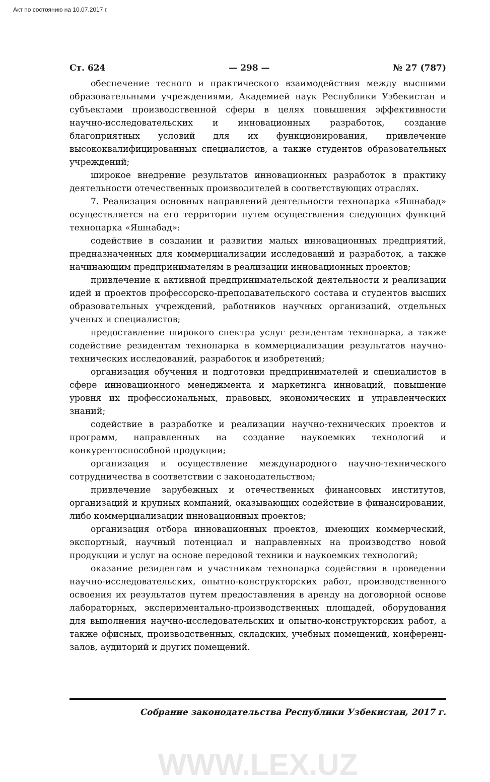Акт по состоянию на 10.07.2017 г.
Ст. 624 — 298 — № 27 (787)
обеспечение тесного и практического взаимодействия между высшими образовательными учреждениями, Академией наук Республики Узбекистан и субъектами производственной сферы в целях повышения эффективности научно-исследовательских и инновационных разработок, создание благоприятных условий для их функционирования, привлечение высококвалифицированных специалистов, а также студентов образовательных учреждений;
широкое внедрение результатов инновационных разработок в практику деятельности отечественных производителей в соответствующих отраслях.
7. Реализация основных направлений деятельности технопарка «Яшнабад» осуществляется на его территории путем осуществления следующих функций технопарка «Яшнабад»:
содействие в создании и развитии малых инновационных предприятий, предназначенных для коммерциализации исследований и разработок, а также начинающим предпринимателям в реализации инновационных проектов;
привлечение к активной предпринимательской деятельности и реализации идей и проектов профессорско-преподавательского состава и студентов высших образовательных учреждений, работников научных организаций, отдельных ученых и специалистов;
предоставление широкого спектра услуг резидентам технопарка, а также содействие резидентам технопарка в коммерциализации результатов научно-технических исследований, разработок и изобретений;
организация обучения и подготовки предпринимателей и специалистов в сфере инновационного менеджмента и маркетинга инноваций, повышение уровня их профессиональных, правовых, экономических и управленческих знаний;
содействие в разработке и реализации научно-технических проектов и программ, направленных на создание наукоемких технологий и конкурентоспособной продукции;
организация и осуществление международного научно-технического сотрудничества в соответствии с законодательством;
привлечение зарубежных и отечественных финансовых институтов, организаций и крупных компаний, оказывающих содействие в финансировании, либо коммерциализации инновационных проектов;
организация отбора инновационных проектов, имеющих коммерческий, экспортный, научный потенциал и направленных на производство новой продукции и услуг на основе передовой техники и наукоемких технологий;
оказание резидентам и участникам технопарка содействия в проведении научно-исследовательских, опытно-конструкторских работ, производственного освоения их результатов путем предоставления в аренду на договорной основе лабораторных, экспериментально-производственных площадей, оборудования для выполнения научно-исследовательских и опытно-конструкторских работ, а также офисных, производственных, складских, учебных помещений, конференц-залов, аудиторий и других помещений.
Собрание законодательства Республики Узбекистан, 2017 г.
WWW.LEX.UZ